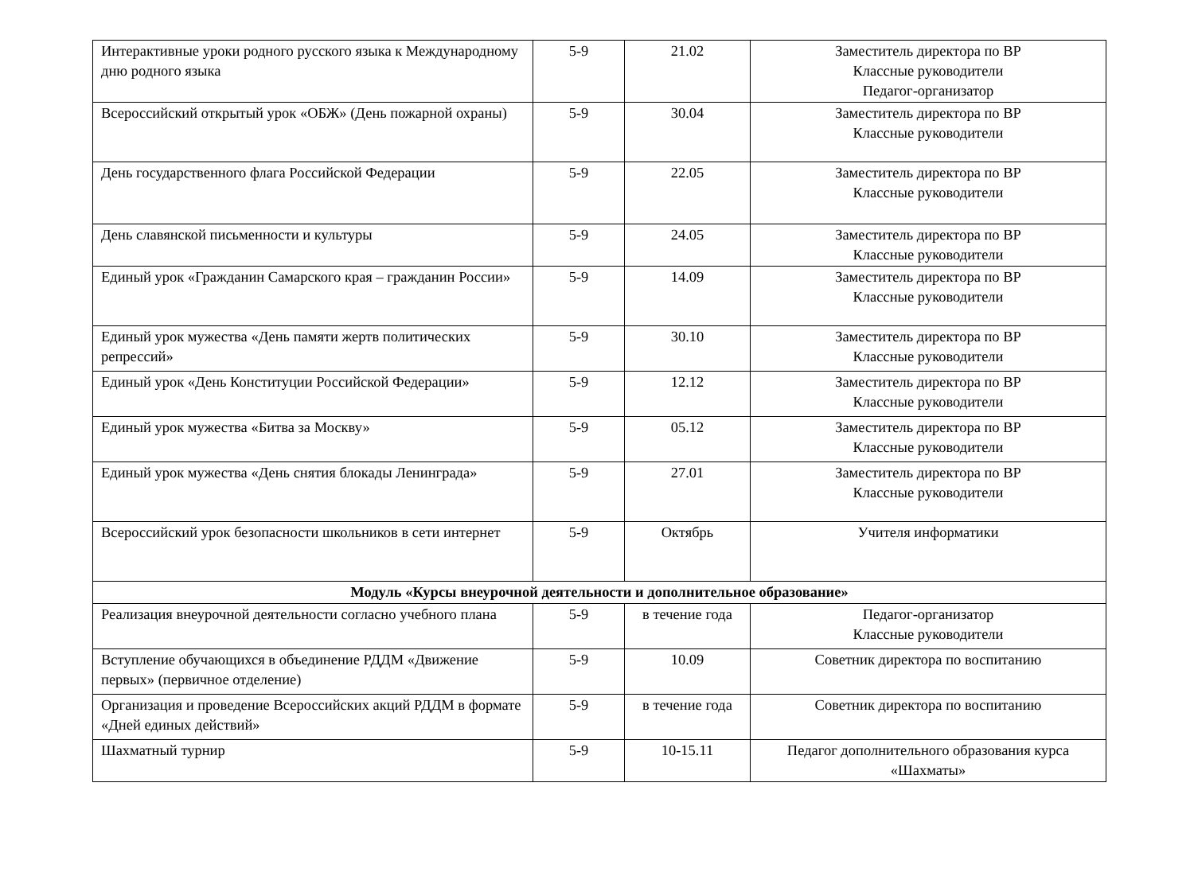| Интерактивные уроки родного русского языка к Международному дню родного языка | 5-9 | 21.02 | Заместитель директора по ВР Классные руководители Педагог-организатор |
| Всероссийский открытый урок «ОБЖ» (День пожарной охраны) | 5-9 | 30.04 | Заместитель директора по ВР Классные руководители |
| День государственного флага Российской Федерации | 5-9 | 22.05 | Заместитель директора по ВР Классные руководители |
| День славянской письменности и культуры | 5-9 | 24.05 | Заместитель директора по ВР Классные руководители |
| Единый урок «Гражданин Самарского края – гражданин России» | 5-9 | 14.09 | Заместитель директора по ВР Классные руководители |
| Единый урок мужества «День памяти жертв политических репрессий» | 5-9 | 30.10 | Заместитель директора по ВР Классные руководители |
| Единый урок «День Конституции Российской Федерации» | 5-9 | 12.12 | Заместитель директора по ВР Классные руководители |
| Единый урок мужества «Битва за Москву» | 5-9 | 05.12 | Заместитель директора по ВР Классные руководители |
| Единый урок мужества «День снятия блокады Ленинграда» | 5-9 | 27.01 | Заместитель директора по ВР Классные руководители |
| Всероссийский урок безопасности школьников в сети интернет | 5-9 | Октябрь | Учителя информатики |
| Модуль «Курсы внеурочной деятельности и дополнительное образование» | | | |
| Реализация внеурочной деятельности согласно учебного плана | 5-9 | в течение года | Педагог-организатор Классные руководители |
| Вступление обучающихся в объединение РДДМ «Движение первых» (первичное отделение) | 5-9 | 10.09 | Советник директора по воспитанию |
| Организация и проведение Всероссийских акций РДДМ в формате «Дней единых действий» | 5-9 | в течение года | Советник директора по воспитанию |
| Шахматный турнир | 5-9 | 10-15.11 | Педагог дополнительного образования курса «Шахматы» |